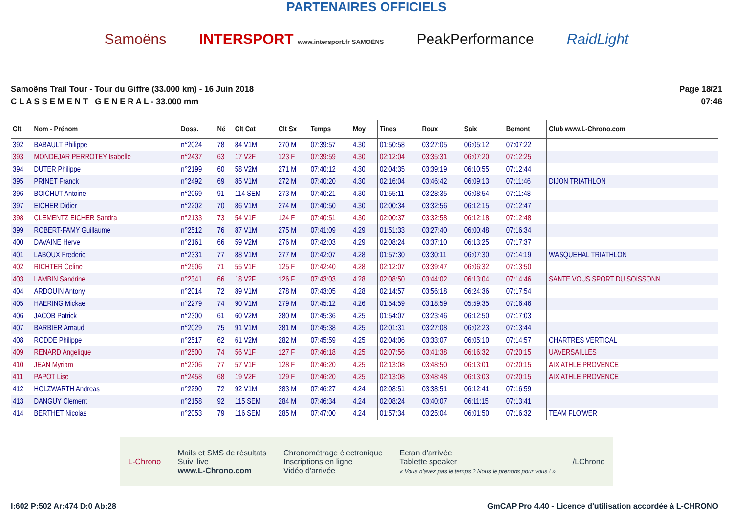PARTENAIRES OFFICIELS
Samoëns INTERSPORT www.intersport.fr SAMOËNS PeakPerformance RaidLight
Samoëns Trail Tour - Tour du Giffre (33.000 km) - 16 Juin 2018
C L A S S E M E N T G E N E R A L - 33.000 mm
Page 18/21
07:46
| Clt | Nom - Prénom | Doss. | Né | Clt Cat | Clt Sx | Temps | Moy. | Tines | Roux | Saix | Bemont | Club www.L-Chrono.com |
| --- | --- | --- | --- | --- | --- | --- | --- | --- | --- | --- | --- | --- |
| 392 | BABAULT Philippe | n°2024 | 78 | 84 V1M | 270 M | 07:39:57 | 4.30 | 01:50:58 | 03:27:05 | 06:05:12 | 07:07:22 | |
| 393 | MONDEJAR PERROTEY Isabelle | n°2437 | 63 | 17 V2F | 123 F | 07:39:59 | 4.30 | 02:12:04 | 03:35:31 | 06:07:20 | 07:12:25 | |
| 394 | DUTER Philippe | n°2199 | 60 | 58 V2M | 271 M | 07:40:12 | 4.30 | 02:04:35 | 03:39:19 | 06:10:55 | 07:12:44 | |
| 395 | PRINET Franck | n°2492 | 69 | 85 V1M | 272 M | 07:40:20 | 4.30 | 02:16:04 | 03:46:42 | 06:09:13 | 07:11:46 | DIJON TRIATHLON |
| 396 | BOICHUT Antoine | n°2069 | 91 | 114 SEM | 273 M | 07:40:21 | 4.30 | 01:55:11 | 03:28:35 | 06:08:54 | 07:11:48 | |
| 397 | EICHER Didier | n°2202 | 70 | 86 V1M | 274 M | 07:40:50 | 4.30 | 02:00:34 | 03:32:56 | 06:12:15 | 07:12:47 | |
| 398 | CLEMENTZ EICHER Sandra | n°2133 | 73 | 54 V1F | 124 F | 07:40:51 | 4.30 | 02:00:37 | 03:32:58 | 06:12:18 | 07:12:48 | |
| 399 | ROBERT-FAMY Guillaume | n°2512 | 76 | 87 V1M | 275 M | 07:41:09 | 4.29 | 01:51:33 | 03:27:40 | 06:00:48 | 07:16:34 | |
| 400 | DAVAINE Herve | n°2161 | 66 | 59 V2M | 276 M | 07:42:03 | 4.29 | 02:08:24 | 03:37:10 | 06:13:25 | 07:17:37 | |
| 401 | LABOUX Frederic | n°2331 | 77 | 88 V1M | 277 M | 07:42:07 | 4.28 | 01:57:30 | 03:30:11 | 06:07:30 | 07:14:19 | WASQUEHAL TRIATHLON |
| 402 | RICHTER Celine | n°2506 | 71 | 55 V1F | 125 F | 07:42:40 | 4.28 | 02:12:07 | 03:39:47 | 06:06:32 | 07:13:50 | |
| 403 | LAMBIN Sandrine | n°2341 | 66 | 18 V2F | 126 F | 07:43:03 | 4.28 | 02:08:50 | 03:44:02 | 06:13:04 | 07:14:46 | SANTE VOUS SPORT DU SOISSONN. |
| 404 | ARDOUIN Antony | n°2014 | 72 | 89 V1M | 278 M | 07:43:05 | 4.28 | 02:14:57 | 03:56:18 | 06:24:36 | 07:17:54 | |
| 405 | HAERING Mickael | n°2279 | 74 | 90 V1M | 279 M | 07:45:12 | 4.26 | 01:54:59 | 03:18:59 | 05:59:35 | 07:16:46 | |
| 406 | JACOB Patrick | n°2300 | 61 | 60 V2M | 280 M | 07:45:36 | 4.25 | 01:54:07 | 03:23:46 | 06:12:50 | 07:17:03 | |
| 407 | BARBIER Arnaud | n°2029 | 75 | 91 V1M | 281 M | 07:45:38 | 4.25 | 02:01:31 | 03:27:08 | 06:02:23 | 07:13:44 | |
| 408 | RODDE Philippe | n°2517 | 62 | 61 V2M | 282 M | 07:45:59 | 4.25 | 02:04:06 | 03:33:07 | 06:05:10 | 07:14:57 | CHARTRES VERTICAL |
| 409 | RENARD Angelique | n°2500 | 74 | 56 V1F | 127 F | 07:46:18 | 4.25 | 02:07:56 | 03:41:38 | 06:16:32 | 07:20:15 | UAVERSAILLES |
| 410 | JEAN Myriam | n°2306 | 77 | 57 V1F | 128 F | 07:46:20 | 4.25 | 02:13:08 | 03:48:50 | 06:13:01 | 07:20:15 | AIX ATHLE PROVENCE |
| 411 | PAPOT Lise | n°2458 | 68 | 19 V2F | 129 F | 07:46:20 | 4.25 | 02:13:08 | 03:48:48 | 06:13:03 | 07:20:15 | AIX ATHLE PROVENCE |
| 412 | HOLZWARTH Andreas | n°2290 | 72 | 92 V1M | 283 M | 07:46:27 | 4.24 | 02:08:51 | 03:38:51 | 06:12:41 | 07:16:59 | |
| 413 | DANGUY Clement | n°2158 | 92 | 115 SEM | 284 M | 07:46:34 | 4.24 | 02:08:24 | 03:40:07 | 06:11:15 | 07:13:41 | |
| 414 | BERTHET Nicolas | n°2053 | 79 | 116 SEM | 285 M | 07:47:00 | 4.24 | 01:57:34 | 03:25:04 | 06:01:50 | 07:16:32 | TEAM FLO'WER |
L-Chrono Mails et SMS de résultats
Suivi live
www.L-Chrono.com Chronométrage électronique
Inscriptions en ligne
Vidéo d'arrivée Ecran d'arrivée
Tablette speaker
« Vous n'avez pas le temps ? Nous le prenons pour vous ! » /LChrono
I:602 P:502 Ar:474 D:0 Ab:28 GmCAP Pro 4.40 - Licence d'utilisation accordée à L-CHRONO